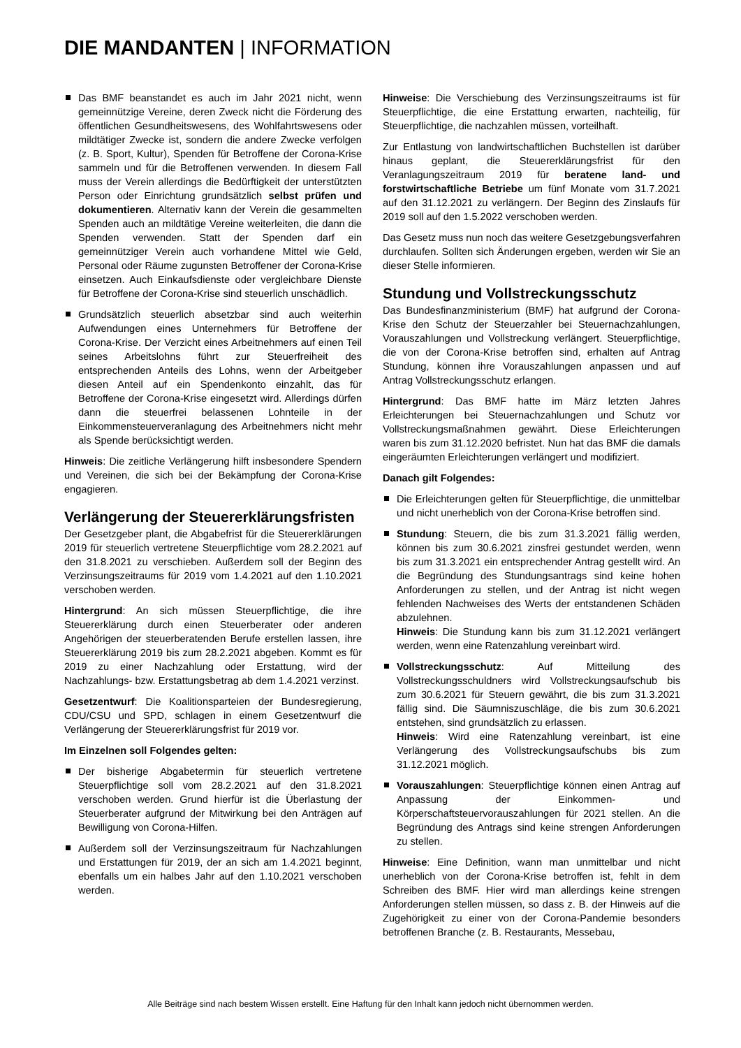DIE MANDANTEN | INFORMATION
Das BMF beanstandet es auch im Jahr 2021 nicht, wenn gemeinnützige Vereine, deren Zweck nicht die Förderung des öffentlichen Gesundheitswesens, des Wohlfahrtswesens oder mildtätiger Zwecke ist, sondern die andere Zwecke verfolgen (z. B. Sport, Kultur), Spenden für Betroffene der Corona-Krise sammeln und für die Betroffenen verwenden. In diesem Fall muss der Verein allerdings die Bedürftigkeit der unterstützten Person oder Einrichtung grundsätzlich selbst prüfen und dokumentieren. Alternativ kann der Verein die gesammelten Spenden auch an mildtätige Vereine weiterleiten, die dann die Spenden verwenden. Statt der Spenden darf ein gemeinnütziger Verein auch vorhandene Mittel wie Geld, Personal oder Räume zugunsten Betroffener der Corona-Krise einsetzen. Auch Einkaufsdienste oder vergleichbare Dienste für Betroffene der Corona-Krise sind steuerlich unschädlich.
Grundsätzlich steuerlich absetzbar sind auch weiterhin Aufwendungen eines Unternehmers für Betroffene der Corona-Krise. Der Verzicht eines Arbeitnehmers auf einen Teil seines Arbeitslohns führt zur Steuerfreiheit des entsprechenden Anteils des Lohns, wenn der Arbeitgeber diesen Anteil auf ein Spendenkonto einzahlt, das für Betroffene der Corona-Krise eingesetzt wird. Allerdings dürfen dann die steuerfrei belassenen Lohnteile in der Einkommensteuerveranlagung des Arbeitnehmers nicht mehr als Spende berücksichtigt werden.
Hinweis: Die zeitliche Verlängerung hilft insbesondere Spendern und Vereinen, die sich bei der Bekämpfung der Corona-Krise engagieren.
Verlängerung der Steuererklärungsfristen
Der Gesetzgeber plant, die Abgabefrist für die Steuererklärungen 2019 für steuerlich vertretene Steuerpflichtige vom 28.2.2021 auf den 31.8.2021 zu verschieben. Außerdem soll der Beginn des Verzinsungszeitraums für 2019 vom 1.4.2021 auf den 1.10.2021 verschoben werden.
Hintergrund: An sich müssen Steuerpflichtige, die ihre Steuererklärung durch einen Steuerberater oder anderen Angehörigen der steuerberatenden Berufe erstellen lassen, ihre Steuererklärung 2019 bis zum 28.2.2021 abgeben. Kommt es für 2019 zu einer Nachzahlung oder Erstattung, wird der Nachzahlungs- bzw. Erstattungsbetrag ab dem 1.4.2021 verzinst.
Gesetzentwurf: Die Koalitionsparteien der Bundesregierung, CDU/CSU und SPD, schlagen in einem Gesetzentwurf die Verlängerung der Steuererklärungsfrist für 2019 vor.
Im Einzelnen soll Folgendes gelten:
Der bisherige Abgabetermin für steuerlich vertretene Steuerpflichtige soll vom 28.2.2021 auf den 31.8.2021 verschoben werden. Grund hierfür ist die Überlastung der Steuerberater aufgrund der Mitwirkung bei den Anträgen auf Bewilligung von Corona-Hilfen.
Außerdem soll der Verzinsungszeitraum für Nachzahlungen und Erstattungen für 2019, der an sich am 1.4.2021 beginnt, ebenfalls um ein halbes Jahr auf den 1.10.2021 verschoben werden.
Hinweise: Die Verschiebung des Verzinsungszeitraums ist für Steuerpflichtige, die eine Erstattung erwarten, nachteilig, für Steuerpflichtige, die nachzahlen müssen, vorteilhaft.
Zur Entlastung von landwirtschaftlichen Buchstellen ist darüber hinaus geplant, die Steuererklärungsfrist für den Veranlagungszeitraum 2019 für beratene land- und forstwirtschaftliche Betriebe um fünf Monate vom 31.7.2021 auf den 31.12.2021 zu verlängern. Der Beginn des Zinslaufs für 2019 soll auf den 1.5.2022 verschoben werden.
Das Gesetz muss nun noch das weitere Gesetzgebungsverfahren durchlaufen. Sollten sich Änderungen ergeben, werden wir Sie an dieser Stelle informieren.
Stundung und Vollstreckungsschutz
Das Bundesfinanzministerium (BMF) hat aufgrund der Corona-Krise den Schutz der Steuerzahler bei Steuernachzahlungen, Vorauszahlungen und Vollstreckung verlängert. Steuerpflichtige, die von der Corona-Krise betroffen sind, erhalten auf Antrag Stundung, können ihre Vorauszahlungen anpassen und auf Antrag Vollstreckungsschutz erlangen.
Hintergrund: Das BMF hatte im März letzten Jahres Erleichterungen bei Steuernachzahlungen und Schutz vor Vollstreckungsmaßnahmen gewährt. Diese Erleichterungen waren bis zum 31.12.2020 befristet. Nun hat das BMF die damals eingeräumten Erleichterungen verlängert und modifiziert.
Danach gilt Folgendes:
Die Erleichterungen gelten für Steuerpflichtige, die unmittelbar und nicht unerheblich von der Corona-Krise betroffen sind.
Stundung: Steuern, die bis zum 31.3.2021 fällig werden, können bis zum 30.6.2021 zinsfrei gestundet werden, wenn bis zum 31.3.2021 ein entsprechender Antrag gestellt wird. An die Begründung des Stundungsantrags sind keine hohen Anforderungen zu stellen, und der Antrag ist nicht wegen fehlenden Nachweises des Werts der entstandenen Schäden abzulehnen.
Hinweis: Die Stundung kann bis zum 31.12.2021 verlängert werden, wenn eine Ratenzahlung vereinbart wird.
Vollstreckungsschutz: Auf Mitteilung des Vollstreckungsschuldners wird Vollstreckungsaufschub bis zum 30.6.2021 für Steuern gewährt, die bis zum 31.3.2021 fällig sind. Die Säumniszuschläge, die bis zum 30.6.2021 entstehen, sind grundsätzlich zu erlassen.
Hinweis: Wird eine Ratenzahlung vereinbart, ist eine Verlängerung des Vollstreckungsaufschubs bis zum 31.12.2021 möglich.
Vorauszahlungen: Steuerpflichtige können einen Antrag auf Anpassung der Einkommen- und Körperschaftsteuervorauszahlungen für 2021 stellen. An die Begründung des Antrags sind keine strengen Anforderungen zu stellen.
Hinweise: Eine Definition, wann man unmittelbar und nicht unerheblich von der Corona-Krise betroffen ist, fehlt in dem Schreiben des BMF. Hier wird man allerdings keine strengen Anforderungen stellen müssen, so dass z. B. der Hinweis auf die Zugehörigkeit zu einer von der Corona-Pandemie besonders betroffenen Branche (z. B. Restaurants, Messebau,
Alle Beiträge sind nach bestem Wissen erstellt. Eine Haftung für den Inhalt kann jedoch nicht übernommen werden.